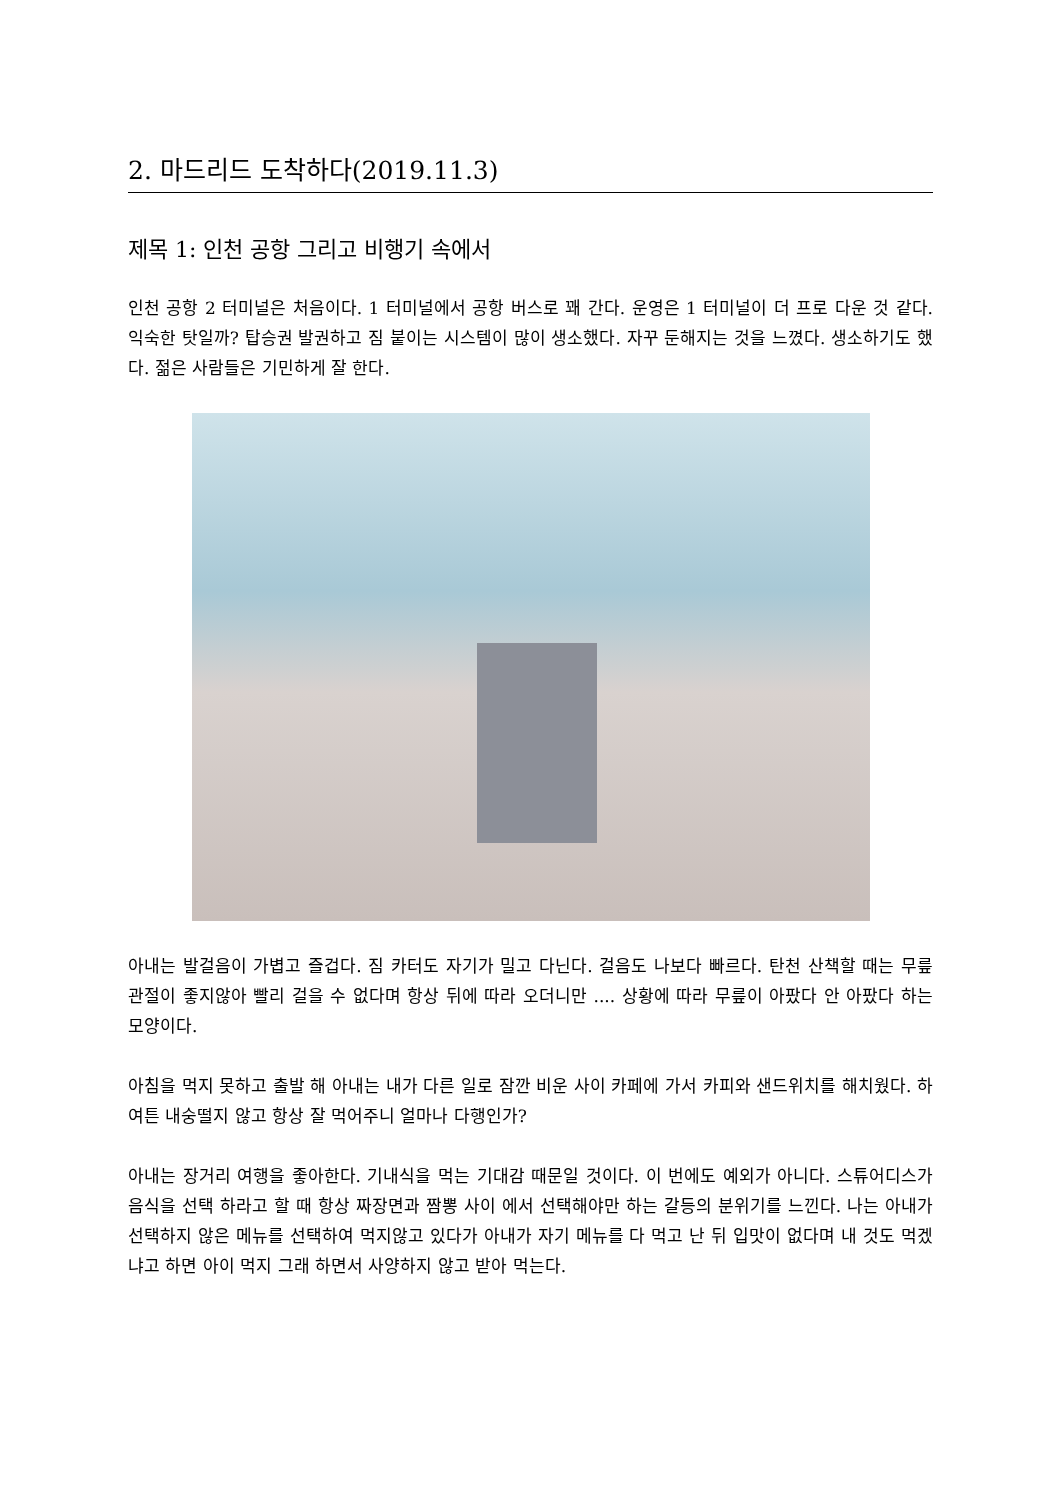2. 마드리드 도착하다(2019.11.3)
제목 1: 인천 공항 그리고 비행기 속에서
인천 공항 2 터미널은 처음이다. 1 터미널에서 공항 버스로 꽤 간다. 운영은 1 터미널이 더 프로 다운 것 같다. 익숙한 탓일까? 탑승권 발권하고 짐 붙이는 시스템이 많이 생소했다. 자꾸 둔해지는 것을 느꼈다. 생소하기도 했다. 젊은 사람들은 기민하게 잘 한다.
아내는 발걸음이 가볍고 즐겁다. 짐 카터도 자기가 밀고 다닌다. 걸음도 나보다 빠르다. 탄천 산책할 때는 무릎 관절이 좋지않아 빨리 걸을 수 없다며 항상 뒤에 따라 오더니만 .... 상황에 따라 무릎이 아팠다 안 아팠다 하는 모양이다.
아침을 먹지 못하고 출발 해 아내는 내가 다른 일로 잠깐 비운 사이 카페에 가서 카피와 샌드위치를 해치웠다. 하여튼 내숭떨지 않고 항상 잘 먹어주니 얼마나 다행인가?
아내는 장거리 여행을 좋아한다. 기내식을 먹는 기대감 때문일 것이다. 이 번에도 예외가 아니다. 스튜어디스가 음식을 선택 하라고 할 때 항상 짜장면과 짬뽕 사이 에서 선택해야만 하는 갈등의 분위기를 느낀다. 나는 아내가 선택하지 않은 메뉴를 선택하여 먹지않고 있다가 아내가 자기 메뉴를 다 먹고 난 뒤 입맛이 없다며 내 것도 먹겠냐고 하면 아이 먹지 그래 하면서 사양하지 않고 받아 먹는다.